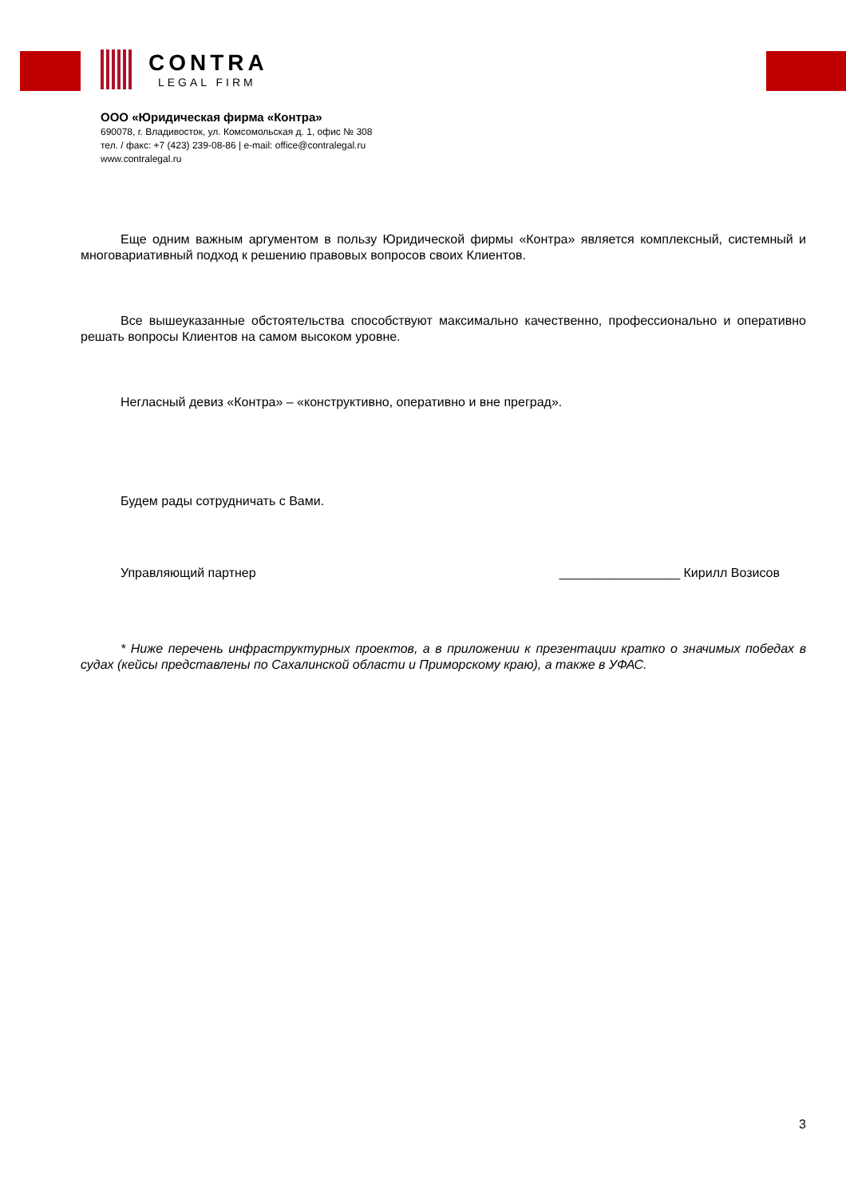CONTRA
LEGAL FIRM
ООО «Юридическая фирма «Контра»
690078, г. Владивосток, ул. Комсомольская д. 1, офис № 308
тел. / факс: +7 (423) 239-08-86 | e-mail: office@contralegal.ru
www.contralegal.ru
Еще одним важным аргументом в пользу Юридической фирмы «Контра» является комплексный, системный и многовариативный подход к решению правовых вопросов своих Клиентов.
Все вышеуказанные обстоятельства способствуют максимально качественно, профессионально и оперативно решать вопросы Клиентов на самом высоком уровне.
Негласный девиз «Контра» – «конструктивно, оперативно и вне преград».
Будем рады сотрудничать с Вами.
Управляющий партнер _________________ Кирилл Возисов
* Ниже перечень инфраструктурных проектов, а в приложении к презентации кратко о значимых победах в судах (кейсы представлены по Сахалинской области и Приморскому краю), а также в УФАС.
3